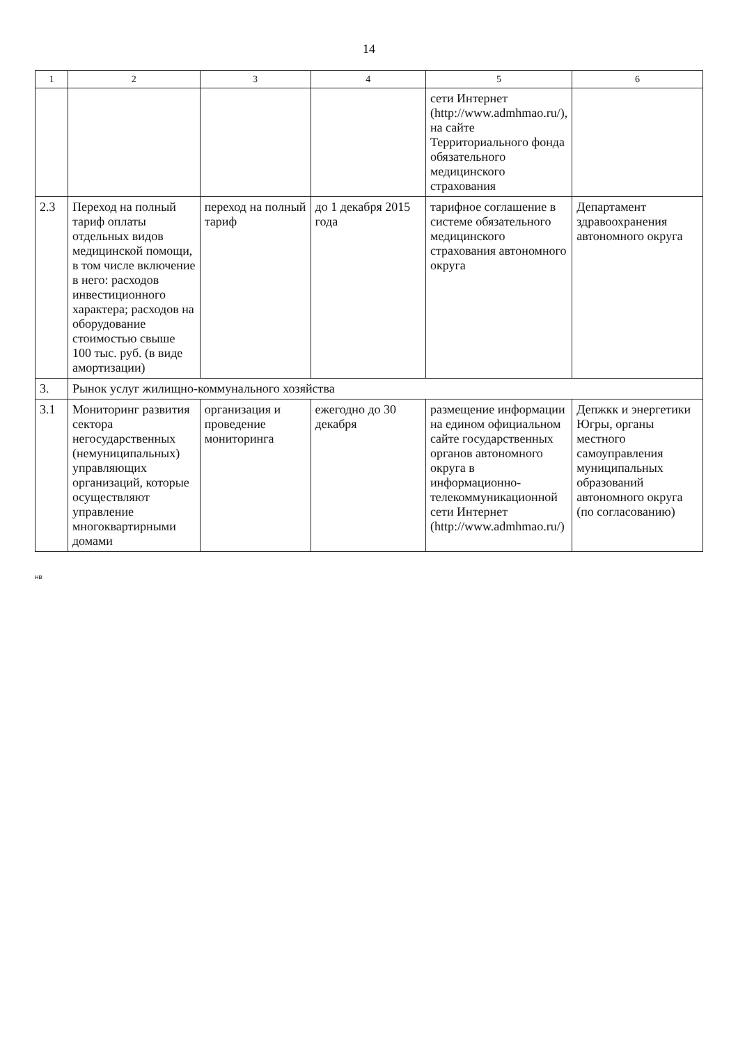14
| 1 | 2 | 3 | 4 | 5 | 6 |
| --- | --- | --- | --- | --- | --- |
| | | | | сети Интернет (http://www.admhmao.ru/), на сайте Территориального фонда обязательного медицинского страхования | |
| 2.3 | Переход на полный тариф оплаты отдельных видов медицинской помощи, в том числе включение в него: расходов инвестиционного характера; расходов на оборудование стоимостью свыше 100 тыс. руб. (в виде амортизации) | переход на полный тариф | до 1 декабря 2015 года | тарифное соглашение в системе обязательного медицинского страхования автономного округа | Департамент здравоохранения автономного округа |
| 3. | Рынок услуг жилищно-коммунального хозяйства | | | | |
| 3.1 | Мониторинг развития сектора негосударственных (немуниципальных) управляющих организаций, которые осуществляют управление многоквартирными домами | организация и проведение мониторинга | ежегодно до 30 декабря | размещение информации на едином официальном сайте государственных органов автономного округа в информационно-телекоммуникационной сети Интернет (http://www.admhmao.ru/) | Депжкк и энергетики Югры, органы местного самоуправления муниципальных образований автономного округа (по согласованию) |
нв